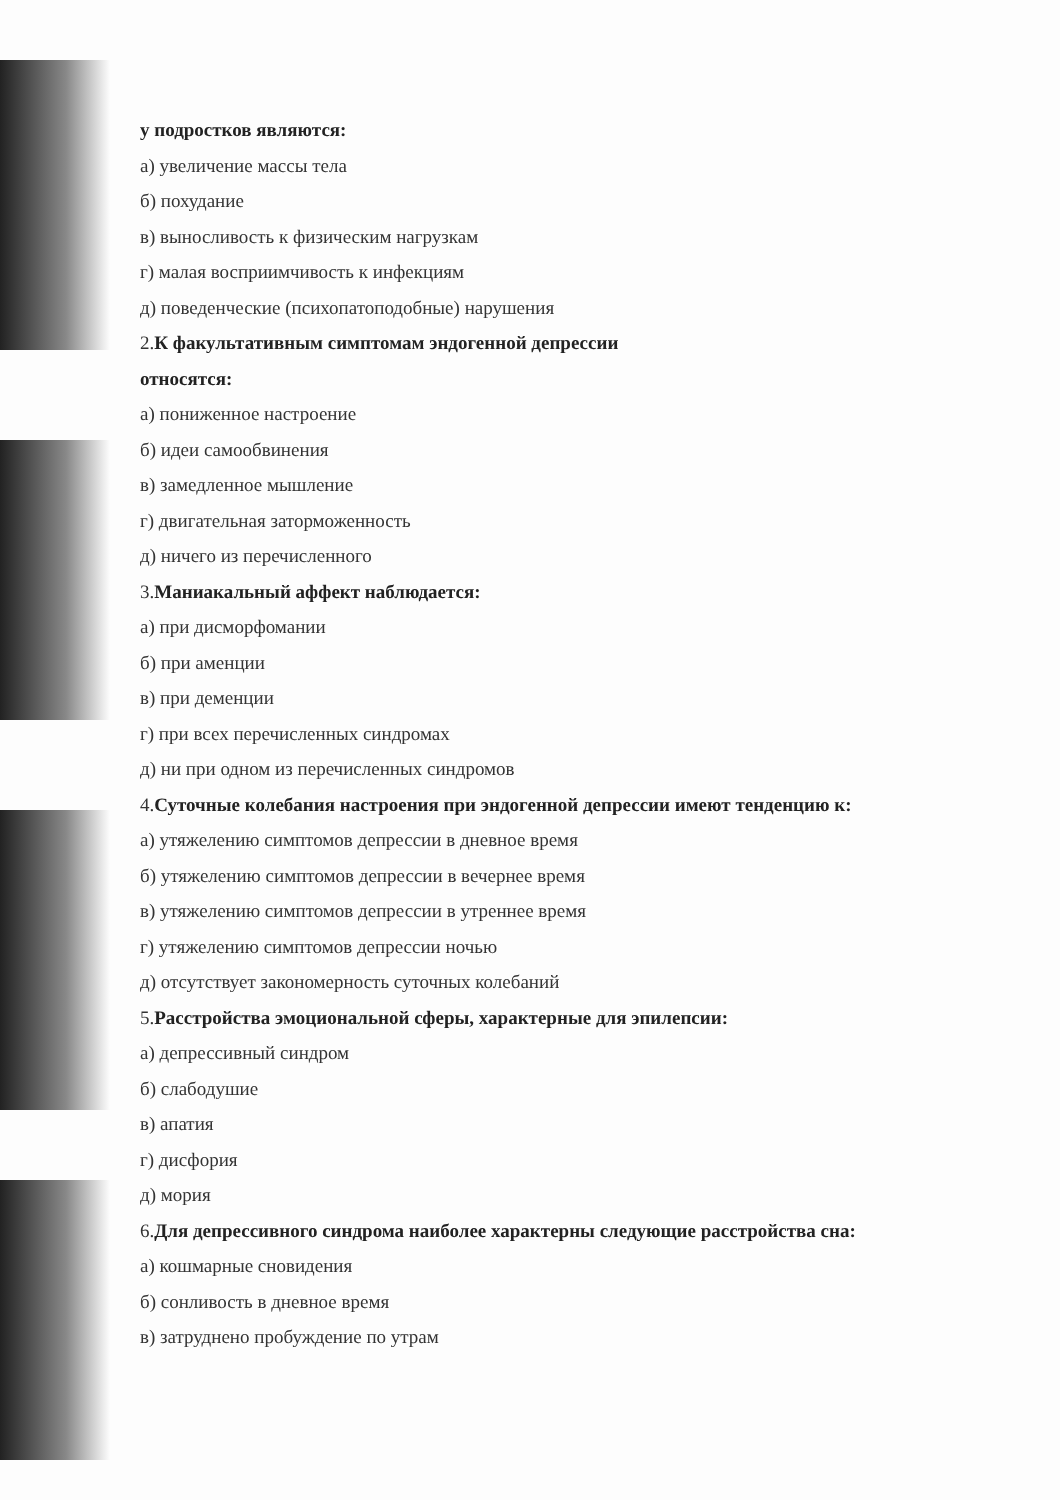у подростков являются:
а) увеличение массы тела
б) похудание
в) выносливость к физическим нагрузкам
г) малая восприимчивость к инфекциям
д) поведенческие (психопатоподобные) нарушения
2.К факультативным симптомам эндогенной депрессии
относятся:
а) пониженное настроение
б) идеи самообвинения
в) замедленное мышление
г) двигательная заторможенность
д) ничего из перечисленного
3.Маниакальный аффект наблюдается:
а) при дисморфомании
б) при аменции
в) при деменции
г) при всех перечисленных синдромах
д) ни при одном из перечисленных синдромов
4.Суточные колебания настроения при эндогенной депрессии имеют тенденцию к:
а) утяжелению симптомов депрессии в дневное время
б) утяжелению симптомов депрессии в вечернее время
в) утяжелению симптомов депрессии в утреннее время
г) утяжелению симптомов депрессии ночью
д) отсутствует закономерность суточных колебаний
5.Расстройства эмоциональной сферы, характерные для эпилепсии:
а) депрессивный синдром
б) слабодушие
в) апатия
г) дисфория
д) мория
6.Для депрессивного синдрома наиболее характерны следующие расстройства сна:
а) кошмарные сновидения
б) сонливость в дневное время
в) затруднено пробуждение по утрам